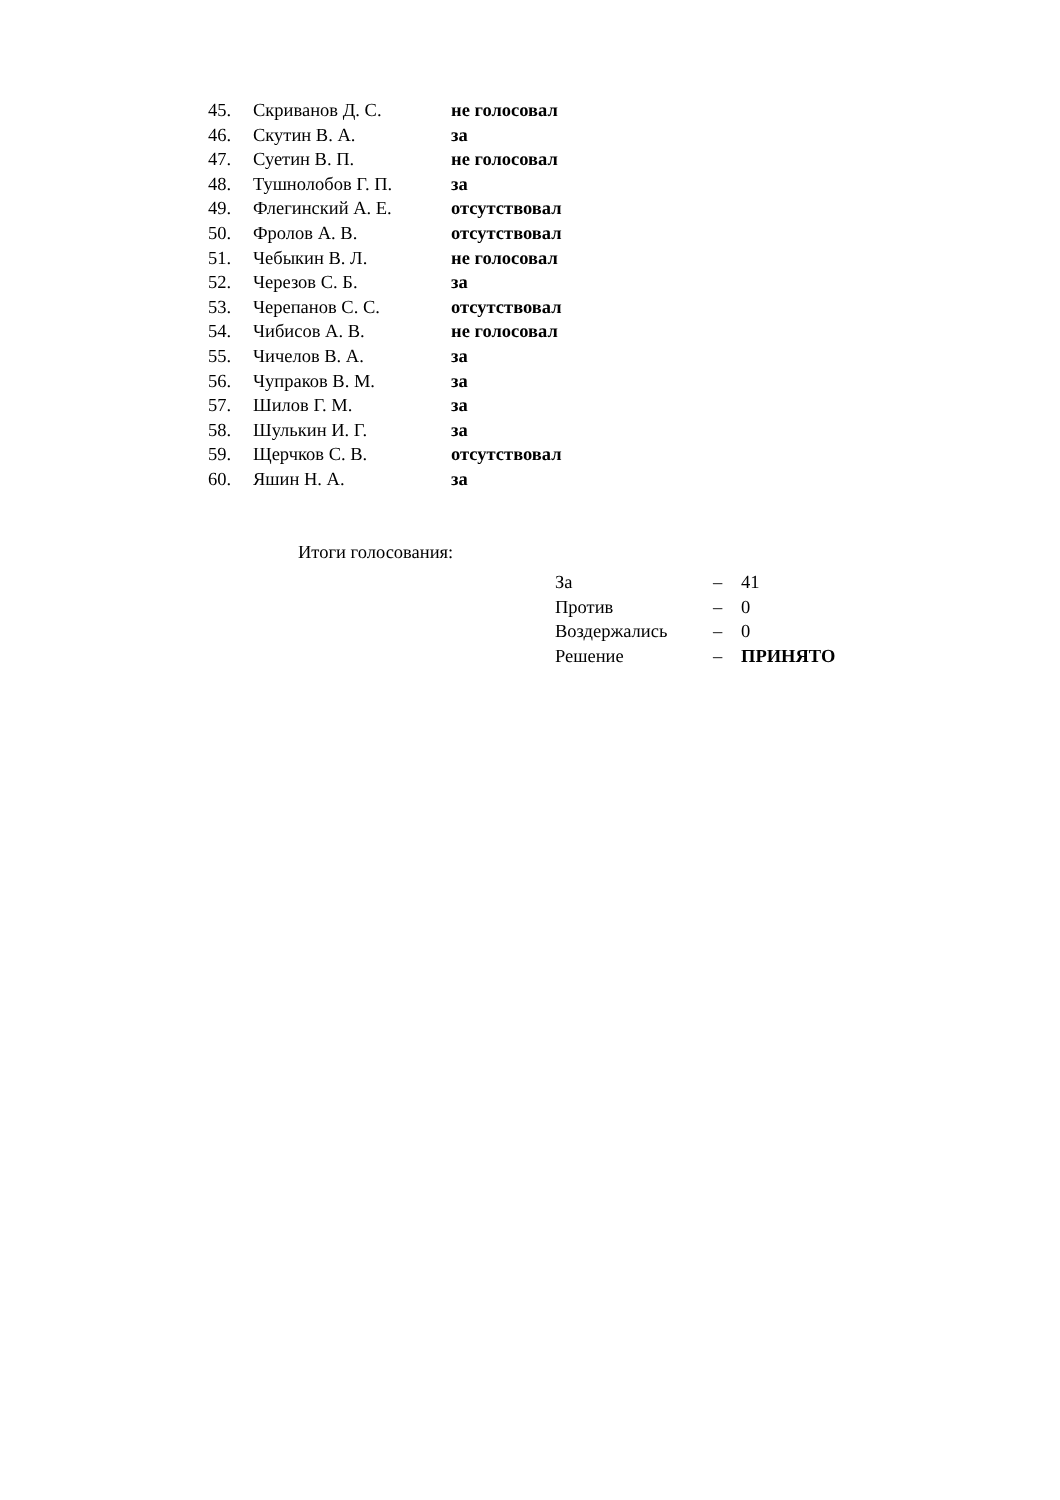| 45. | Скриванов Д. С. | не голосовал |
| 46. | Скутин В. А. | за |
| 47. | Суетин В. П. | не голосовал |
| 48. | Тушнолобов Г. П. | за |
| 49. | Флегинский А. Е. | отсутствовал |
| 50. | Фролов А. В. | отсутствовал |
| 51. | Чебыкин В. Л. | не голосовал |
| 52. | Черезов С. Б. | за |
| 53. | Черепанов С. С. | отсутствовал |
| 54. | Чибисов А. В. | не голосовал |
| 55. | Чичелов В. А. | за |
| 56. | Чупраков В. М. | за |
| 57. | Шилов Г. М. | за |
| 58. | Шулькин И. Г. | за |
| 59. | Щерчков С. В. | отсутствовал |
| 60. | Яшин Н. А. | за |
Итоги голосования:
| За | – | 41 |
| Против | – | 0 |
| Воздержались | – | 0 |
| Решение | – | ПРИНЯТО |